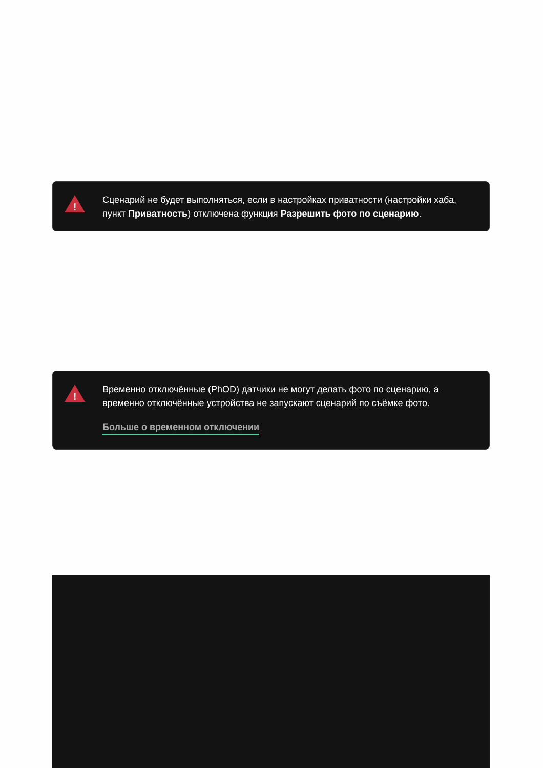!
Сценарий не будет выполняться, если в настройках приватности (настройки хаба, пункт Приватность) отключена функция Разрешить фото по сценарию.
!
Временно отключённые (PhOD) датчики не могут делать фото по сценарию, а временно отключённые устройства не запускают сценарий по съёмке фото.
Больше о временном отключении